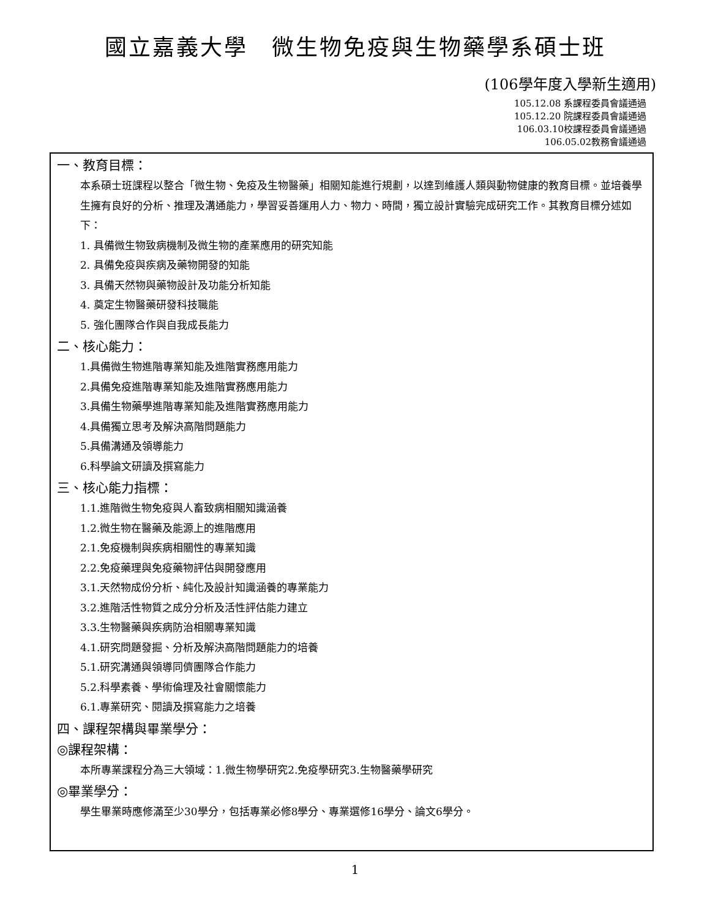國立嘉義大學　微生物免疫與生物藥學系碩士班
(106學年度入學新生適用)
105.12.08 系課程委員會議通過
105.12.20 院課程委員會議通過
106.03.10校課程委員會議通過
106.05.02教務會議通過
一、教育目標：
本系碩士班課程以整合「微生物、免疫及生物醫藥」相關知能進行規劃，以達到維護人類與動物健康的教育目標。並培養學生擁有良好的分析、推理及溝通能力，學習妥善運用人力、物力、時間，獨立設計實驗完成研究工作。其教育目標分述如下：
1. 具備微生物致病機制及微生物的產業應用的研究知能
2. 具備免疫與疾病及藥物開發的知能
3. 具備天然物與藥物設計及功能分析知能
4. 奠定生物醫藥研發科技職能
5. 強化團隊合作與自我成長能力
二、核心能力：
1.具備微生物進階專業知能及進階實務應用能力
2.具備免疫進階專業知能及進階實務應用能力
3.具備生物藥學進階專業知能及進階實務應用能力
4.具備獨立思考及解決高階問題能力
5.具備溝通及領導能力
6.科學論文研讀及撰寫能力
三、核心能力指標：
1.1.進階微生物免疫與人畜致病相關知識涵養
1.2.微生物在醫藥及能源上的進階應用
2.1.免疫機制與疾病相關性的專業知識
2.2.免疫藥理與免疫藥物評估與開發應用
3.1.天然物成份分析、純化及設計知識涵養的專業能力
3.2.進階活性物質之成分分析及活性評估能力建立
3.3.生物醫藥與疾病防治相關專業知識
4.1.研究問題發掘、分析及解決高階問題能力的培養
5.1.研究溝通與領導同儕團隊合作能力
5.2.科學素養、學術倫理及社會關懷能力
6.1.專業研究、閱讀及撰寫能力之培養
四、課程架構與畢業學分：
◎課程架構：
本所專業課程分為三大領域：1.微生物學研究2.免疫學研究3.生物醫藥學研究
◎畢業學分：
學生畢業時應修滿至少30學分，包括專業必修8學分、專業選修16學分、論文6學分。
1